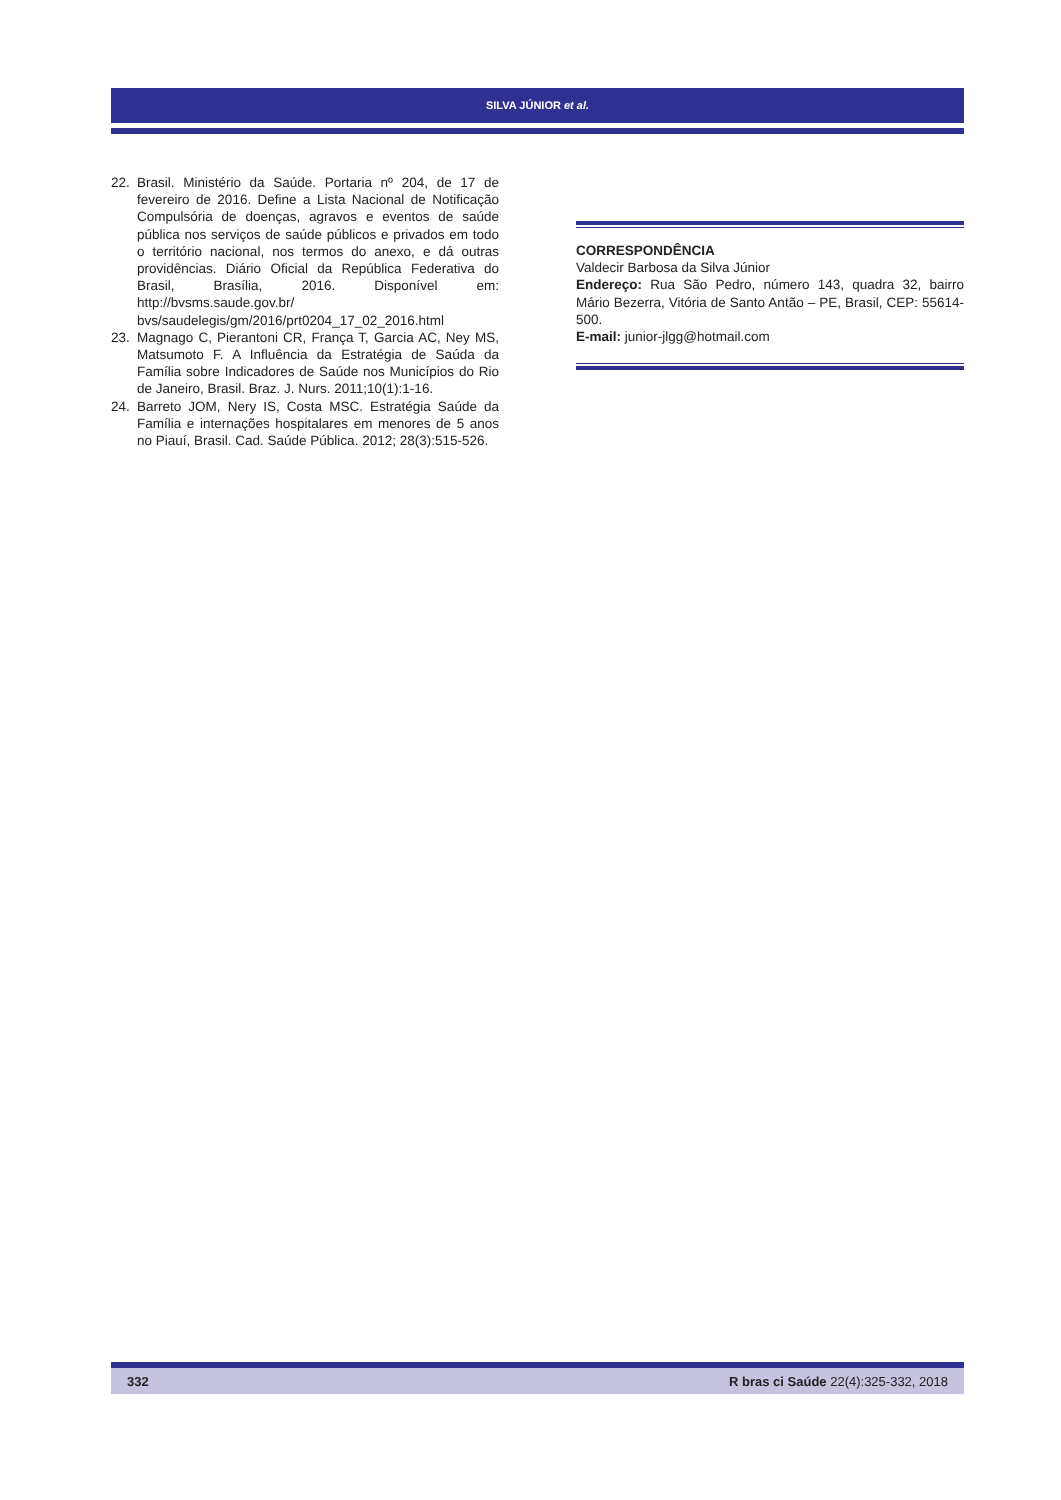SILVA JÚNIOR et al.
22. Brasil. Ministério da Saúde. Portaria nº 204, de 17 de fevereiro de 2016. Define a Lista Nacional de Notificação Compulsória de doenças, agravos e eventos de saúde pública nos serviços de saúde públicos e privados em todo o território nacional, nos termos do anexo, e dá outras providências. Diário Oficial da República Federativa do Brasil, Brasília, 2016. Disponível em: http://bvsms.saude.gov.br/ bvs/saudelegis/gm/2016/prt0204_17_02_2016.html
23. Magnago C, Pierantoni CR, França T, Garcia AC, Ney MS, Matsumoto F. A Influência da Estratégia de Saúda da Família sobre Indicadores de Saúde nos Municípios do Rio de Janeiro, Brasil. Braz. J. Nurs. 2011;10(1):1-16.
24. Barreto JOM, Nery IS, Costa MSC. Estratégia Saúde da Família e internações hospitalares em menores de 5 anos no Piauí, Brasil. Cad. Saúde Pública. 2012; 28(3):515-526.
CORRESPONDÊNCIA
Valdecir Barbosa da Silva Júnior
Endereço: Rua São Pedro, número 143, quadra 32, bairro Mário Bezerra, Vitória de Santo Antão – PE, Brasil, CEP: 55614-500.
E-mail: junior-jlgg@hotmail.com
332 R bras ci Saúde 22(4):325-332, 2018